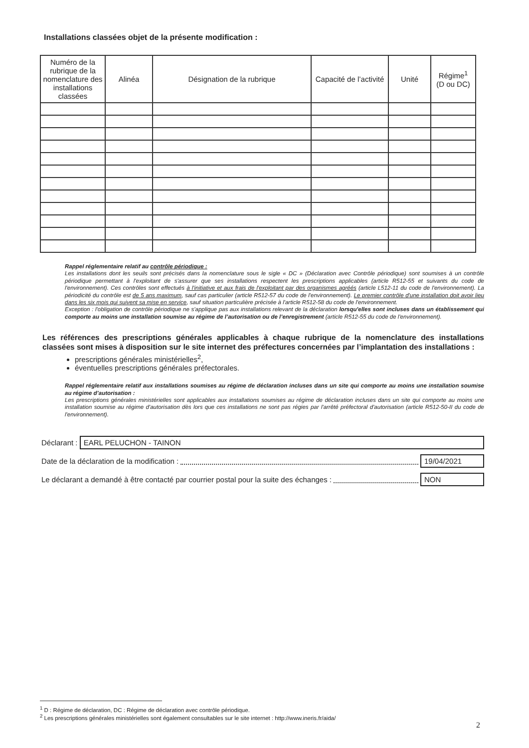Installations classées objet de la présente modification :
| Numéro de la rubrique de la nomenclature des installations classées | Alinéa | Désignation de la rubrique | Capacité de l’activité | Unité | Régime<sup>1</sup> (D ou DC) |
| --- | --- | --- | --- | --- | --- |
Rappel réglementaire relatif au contrôle périodique :
Les installations dont les seuils sont précisés dans la nomenclature sous le sigle « DC » (Déclaration avec Contrôle périodique) sont soumises à un contrôle périodique permettant à l'exploitant de s'assurer que ses installations respectent les prescriptions applicables (article R512-55 et suivants du code de l'environnement). Ces contrôles sont effectués à l'initiative et aux frais de l'exploitant par des organismes agréés (article L512-11 du code de l'environnement). La périodicité du contrôle est de 5 ans maximum, sauf cas particulier (article R512-57 du code de l'environnement). Le premier contrôle d'une installation doit avoir lieu dans les six mois qui suivent sa mise en service, sauf situation particulière précisée à l'article R512-58 du code de l'environnement.
Exception : l'obligation de contrôle périodique ne s'applique pas aux installations relevant de la déclaration lorsqu'elles sont incluses dans un établissement qui comporte au moins une installation soumise au régime de l’autorisation ou de l’enregistrement (article R512-55 du code de l'environnement).
Les références des prescriptions générales applicables à chaque rubrique de la nomenclature des installations classées sont mises à disposition sur le site internet des préfectures concernées par l’implantation des installations :
prescriptions générales ministérielles<sup>2</sup>,
éventuelles prescriptions générales préfectorales.
Rappel réglementaire relatif aux installations soumises au régime de déclaration incluses dans un site qui comporte au moins une installation soumise au régime d’autorisation :
Les prescriptions générales ministérielles sont applicables aux installations soumises au régime de déclaration incluses dans un site qui comporte au moins une installation soumise au régime d'autorisation dès lors que ces installations ne sont pas régies par l'arrêté préfectoral d'autorisation (article R512-50-II du code de l'environnement).
Déclarant : EARL PELUCHON - TAINON
Date de la déclaration de la modification : 19/04/2021
Le déclarant a demandé à être contacté par courrier postal pour la suite des échanges : NON
<sup>1</sup> D : Régime de déclaration, DC : Régime de déclaration avec contrôle périodique.
<sup>2</sup> Les prescriptions générales ministérielles sont également consultables sur le site internet : http://www.ineris.fr/aida/
2